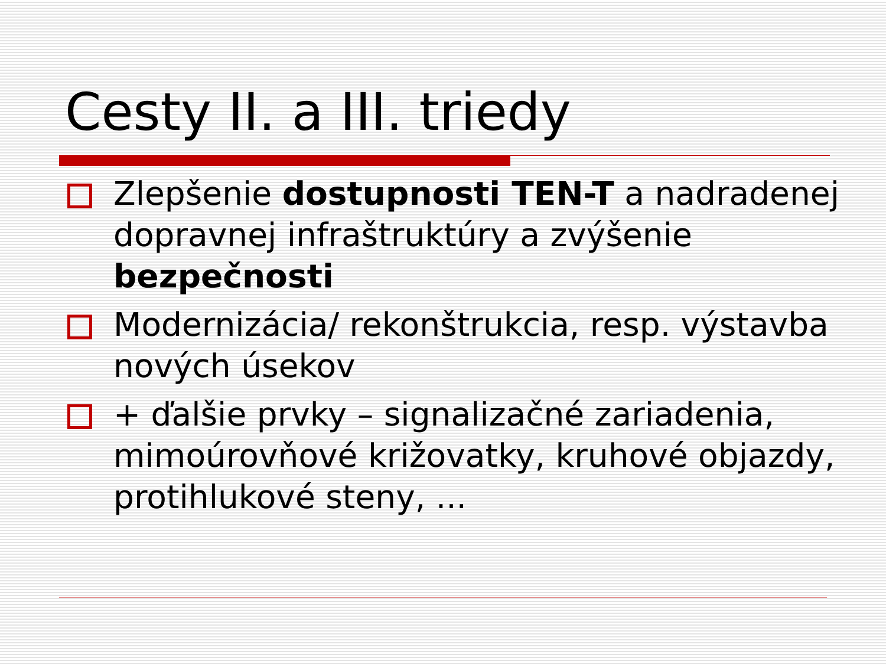Cesty II. a III. triedy
Zlepšenie dostupnosti TEN-T a nadradenej dopravnej infraštruktúry a zvýšenie bezpečnosti
Modernizácia/ rekonštrukcia, resp. výstavba nových úsekov
+ ďalšie prvky – signalizačné zariadenia, mimoúrovňové križovatky, kruhové objazdy, protihlukové steny, ...